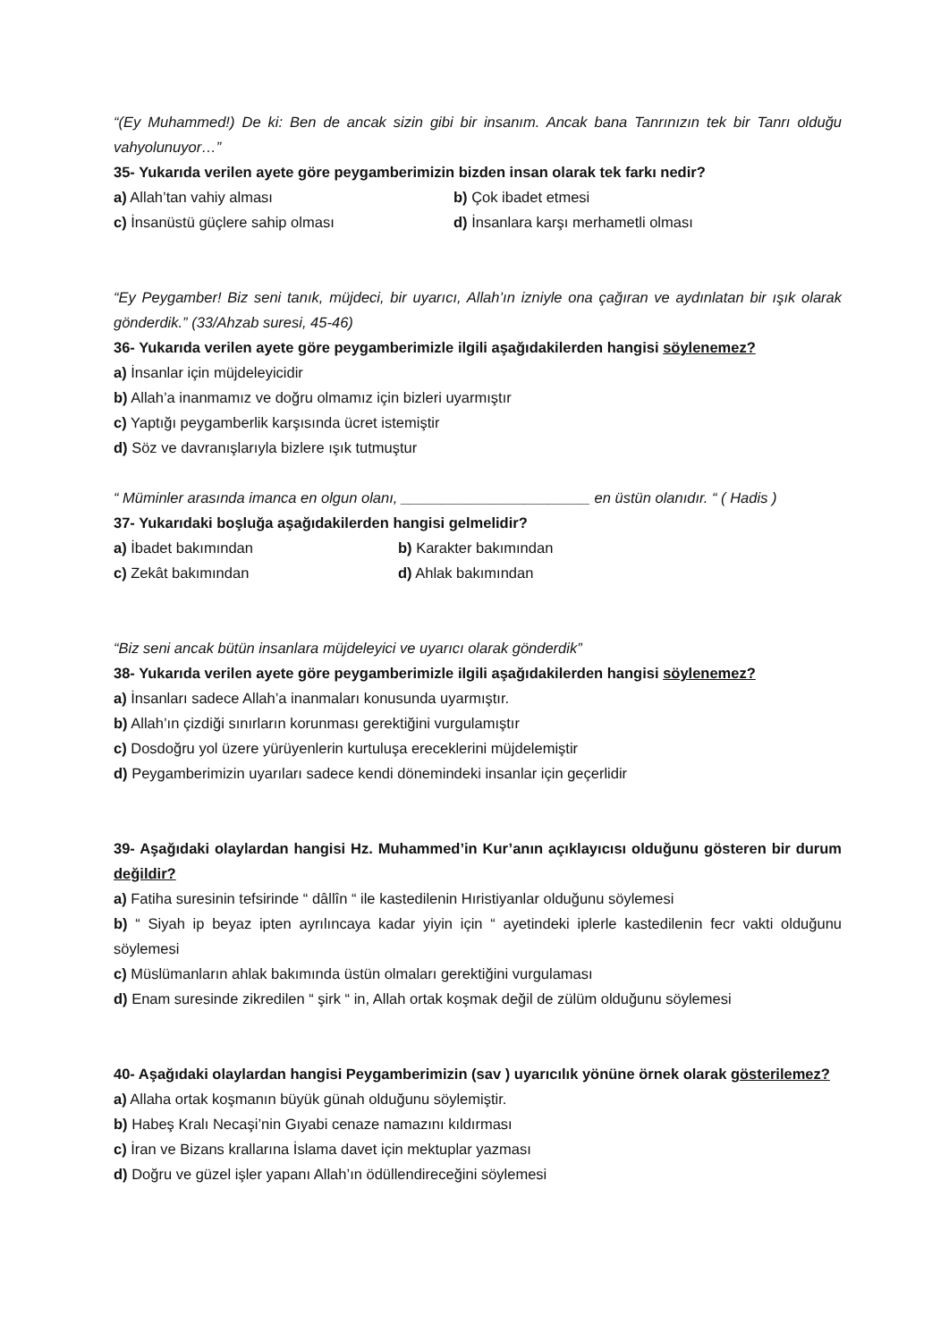“(Ey Muhammed!) De ki: Ben de ancak sizin gibi bir insanım. Ancak bana Tanrınızın tek bir Tanrı olduğu vahyolunuyor…”
35- Yukarıda verilen ayete göre peygamberimizin bizden insan olarak tek farkı nedir?
a) Allah’tan vahiy alması b) Çok ibadet etmesi
c) İnsanüstü güçlere sahip olması d) İnsanlara karşı merhametli olması
“Ey Peygamber! Biz seni tanık, müjdeci, bir uyarıcı, Allah’ın izniyle ona çağıran ve aydınlatan bir ışık olarak gönderdik.” (33/Ahzab suresi, 45-46)
36- Yukarıda verilen ayete göre peygamberimizle ilgili aşağıdakilerden hangisi söylenemez?
a) İnsanlar için müjdeleyicidir
b) Allah’a inanmamız ve doğru olmamız için bizleri uyarmıştır
c) Yaptığı peygamberlik karşısında ücret istemiştir
d) Söz ve davranışlarıyla bizlere ışık tutmuştur
“ Müminler arasında imanca en olgun olanı, _______________________ en üstün olanıdır. “ ( Hadis )
37- Yukarıdaki boşluğa aşağıdakilerden hangisi gelmelidir?
a) İbadet bakımından b) Karakter bakımından
c) Zekât bakımından d) Ahlak bakımından
“Biz seni ancak bütün insanlara müjdeleyici ve uyarıcı olarak gönderdik”
38- Yukarıda verilen ayete göre peygamberimizle ilgili aşağıdakilerden hangisi söylenemez?
a) İnsanları sadece Allah’a inanmaları konusunda uyarmıştır.
b) Allah’ın çizdiği sınırların korunması gerektiğini vurgulamıştır
c) Dosdoğru yol üzere yürüyenlerin kurtuluşa ereceklerini müjdelemiştir
d) Peygamberimizin uyarıları sadece kendi dönemindeki insanlar için geçerlidir
39- Aşağıdaki olaylardan hangisi Hz. Muhammed’in Kur’anın açıklayıcısı olduğunu gösteren bir durum değildir?
a) Fatiha suresinin tefsirinde “ dâllîn “ ile kastedilenin Hıristiyanlar olduğunu söylemesi
b) “ Siyah ip beyaz ipten ayrılıncaya kadar yiyin için “ ayetindeki iplerle kastedilenin fecr vakti olduğunu söylemesi
c) Müslümanların ahlak bakımında üstün olmaları gerektiğini vurgulaması
d) Enam suresinde zikredilen “ şirk “ in, Allah ortak koşmak değil de zülüm olduğunu söylemesi
40- Aşağıdaki olaylardan hangisi Peygamberimizin (sav ) uyarıcılık yönüne örnek olarak gösterilemez?
a) Allaha ortak koşmanın büyük günah olduğunu söylemiştir.
b) Habeş Kralı Necaşi’nin Gıyabi cenaze namazını kıldırması
c) İran ve Bizans krallarına İslama davet için mektuplar yazması
d) Doğru ve güzel işler yapanı Allah’ın ödüllendireceğini söylemesi